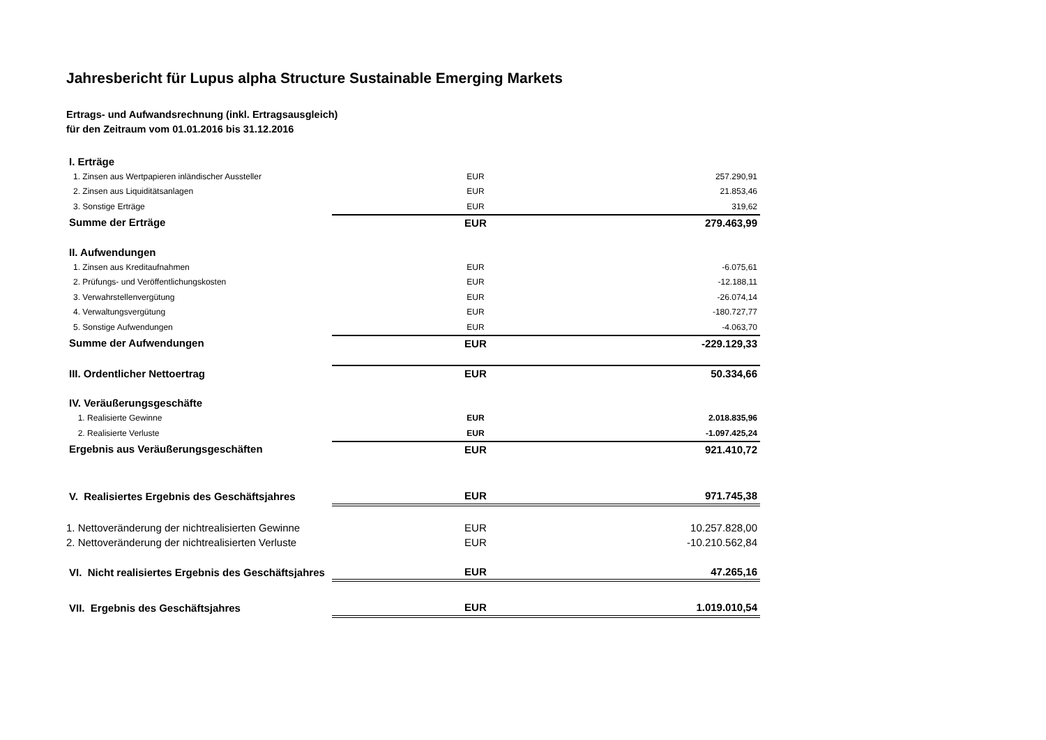Jahresbericht für Lupus alpha Structure Sustainable Emerging Markets
Ertrags- und Aufwandsrechnung (inkl. Ertragsausgleich)
für den Zeitraum vom 01.01.2016 bis 31.12.2016
| I. Erträge | | |
| 1. Zinsen aus Wertpapieren inländischer Aussteller | EUR | 257.290,91 |
| 2. Zinsen aus Liquiditätsanlagen | EUR | 21.853,46 |
| 3. Sonstige Erträge | EUR | 319,62 |
| Summe der Erträge | EUR | 279.463,99 |
| II. Aufwendungen | | |
| 1. Zinsen aus Kreditaufnahmen | EUR | -6.075,61 |
| 2. Prüfungs- und Veröffentlichungskosten | EUR | -12.188,11 |
| 3. Verwahrstellenvergütung | EUR | -26.074,14 |
| 4. Verwaltungsvergütung | EUR | -180.727,77 |
| 5. Sonstige Aufwendungen | EUR | -4.063,70 |
| Summe der Aufwendungen | EUR | -229.129,33 |
| III. Ordentlicher Nettoertrag | EUR | 50.334,66 |
| IV. Veräußerungsgeschäfte | | |
| 1. Realisierte Gewinne | EUR | 2.018.835,96 |
| 2. Realisierte Verluste | EUR | -1.097.425,24 |
| Ergebnis aus Veräußerungsgeschäften | EUR | 921.410,72 |
| V. Realisiertes Ergebnis des Geschäftsjahres | EUR | 971.745,38 |
| 1. Nettoveränderung der nichtrealisierten Gewinne | EUR | 10.257.828,00 |
| 2. Nettoveränderung der nichtrealisierten Verluste | EUR | -10.210.562,84 |
| VI. Nicht realisiertes Ergebnis des Geschäftsjahres | EUR | 47.265,16 |
| VII. Ergebnis des Geschäftsjahres | EUR | 1.019.010,54 |